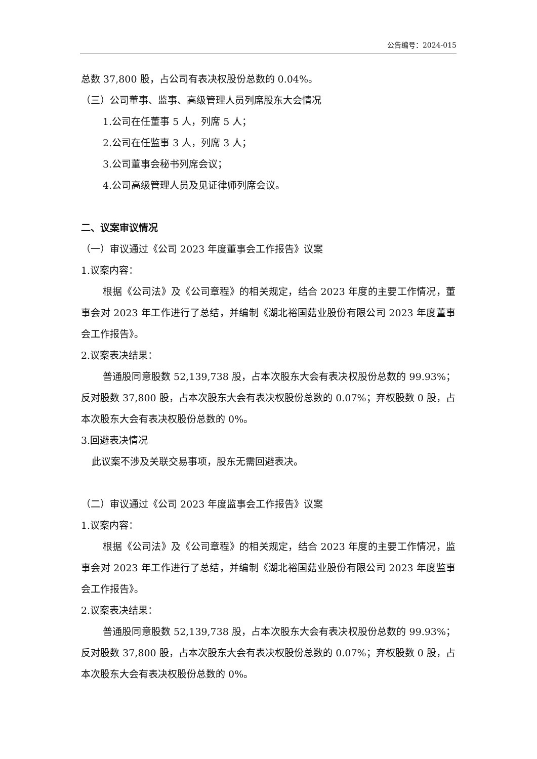公告编号：2024-015
总数 37,800 股，占公司有表决权股份总数的 0.04%。
（三）公司董事、监事、高级管理人员列席股东大会情况
1.公司在任董事 5 人，列席 5 人；
2.公司在任监事 3 人，列席 3 人；
3.公司董事会秘书列席会议；
4.公司高级管理人员及见证律师列席会议。
二、议案审议情况
（一）审议通过《公司 2023 年度董事会工作报告》议案
1.议案内容：
根据《公司法》及《公司章程》的相关规定，结合 2023 年度的主要工作情况，董事会对 2023 年工作进行了总结，并编制《湖北裕国菇业股份有限公司 2023 年度董事会工作报告》。
2.议案表决结果：
普通股同意股数 52,139,738 股，占本次股东大会有表决权股份总数的 99.93%；反对股数 37,800 股，占本次股东大会有表决权股份总数的 0.07%；弃权股数 0 股，占本次股东大会有表决权股份总数的 0%。
3.回避表决情况
此议案不涉及关联交易事项，股东无需回避表决。
（二）审议通过《公司 2023 年度监事会工作报告》议案
1.议案内容：
根据《公司法》及《公司章程》的相关规定，结合 2023 年度的主要工作情况，监事会对 2023 年工作进行了总结，并编制《湖北裕国菇业股份有限公司 2023 年度监事会工作报告》。
2.议案表决结果：
普通股同意股数 52,139,738 股，占本次股东大会有表决权股份总数的 99.93%；反对股数 37,800 股，占本次股东大会有表决权股份总数的 0.07%；弃权股数 0 股，占本次股东大会有表决权股份总数的 0%。